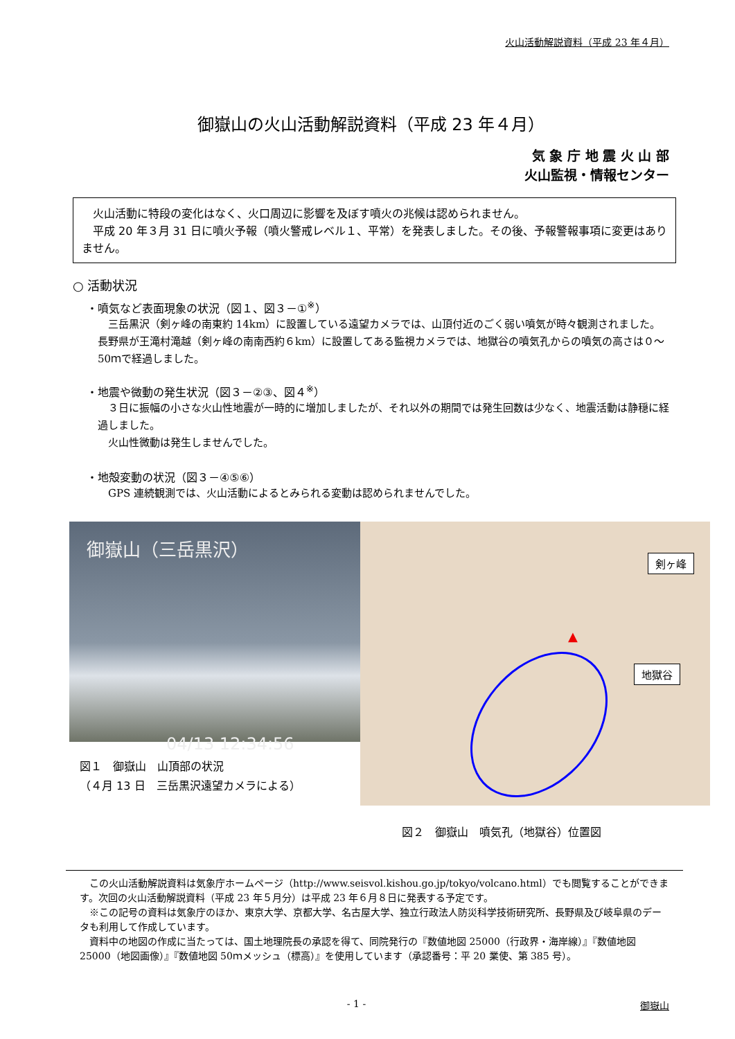火山活動解説資料（平成 23 年４月）
御嶽山の火山活動解説資料（平成 23 年４月）
気 象 庁 地 震 火 山 部
火山監視・情報センター
　火山活動に特段の変化はなく、火口周辺に影響を及ぼす噴火の兆候は認められません。
　平成 20 年３月 31 日に噴火予報（噴火警戒レベル１、平常）を発表しました。その後、予報警報事項に変更はありません。
○ 活動状況
・噴気など表面現象の状況（図１、図３－①<sup>※</sup>）
　三岳黒沢（剣ヶ峰の南東約 14km）に設置している遠望カメラでは、山頂付近のごく弱い噴気が時々観測されました。長野県が王滝村滝越（剣ヶ峰の南南西約６km）に設置してある監視カメラでは、地獄谷の噴気孔からの噴気の高さは０～50ｍで経過しました。
・地震や微動の発生状況（図３－②③、図４<sup>※</sup>）
　３日に振幅の小さな火山性地震が一時的に増加しましたが、それ以外の期間では発生回数は少なく、地震活動は静穏に経過しました。
　火山性微動は発生しませんでした。
・地殻変動の状況（図３－④⑤⑥）
　GPS 連続観測では、火山活動によるとみられる変動は認められませんでした。
御嶽山（三岳黒沢）
04/13 12:34:56
図１　御嶽山　山頂部の状況
（４月 13 日　三岳黒沢遠望カメラによる）
剣ヶ峰
地獄谷
▲
図２　御嶽山　噴気孔（地獄谷）位置図
　この火山活動解説資料は気象庁ホームページ（http://www.seisvol.kishou.go.jp/tokyo/volcano.html）でも閲覧することができます。次回の火山活動解説資料（平成 23 年５月分）は平成 23 年６月８日に発表する予定です。
　※この記号の資料は気象庁のほか、東京大学、京都大学、名古屋大学、独立行政法人防災科学技術研究所、長野県及び岐阜県のデータも利用して作成しています。
　資料中の地図の作成に当たっては、国土地理院長の承認を得て、同院発行の『数値地図 25000（行政界・海岸線）』『数値地図 25000（地図画像）』『数値地図 50ｍメッシュ（標高）』を使用しています（承認番号：平 20 業使、第 385 号）。
- 1 - 御嶽山